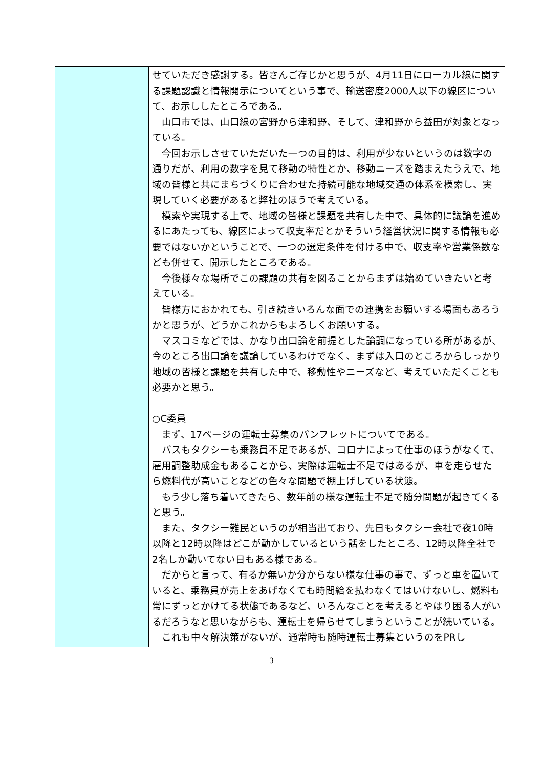| | せていただき感謝する。皆さんご存じかと思うが、4月11日にローカル線に関する課題認識と情報開示についてという事で、輸送密度2000人以下の線区について、お示ししたところである。 山口市では、山口線の宮野から津和野、そして、津和野から益田が対象となっている。 今回お示しさせていただいた一つの目的は、利用が少ないというのは数字の通りだが、利用の数字を見て移動の特性とか、移動ニーズを踏まえたうえで、地域の皆様と共にまちづくりに合わせた持続可能な地域交通の体系を模索し、実現していく必要があると弊社のほうで考えている。 模索や実現する上で、地域の皆様と課題を共有した中で、具体的に議論を進めるにあたっても、線区によって収支率だとかそういう経営状況に関する情報も必要ではないかということで、一つの選定条件を付ける中で、収支率や営業係数なども併せて、開示したところである。 今後様々な場所でこの課題の共有を図ることからまずは始めていきたいと考えている。 皆様方におかれても、引き続きいろんな面での連携をお願いする場面もあろうかと思うが、どうかこれからもよろしくお願いする。 マスコミなどでは、かなり出口論を前提とした論調になっている所があるが、今のところ出口論を議論しているわけでなく、まずは入口のところからしっかり地域の皆様と課題を共有した中で、移動性やニーズなど、考えていただくことも必要かと思う。 ○C委員 まず、17ページの運転士募集のパンフレットについてである。 バスもタクシーも乗務員不足であるが、コロナによって仕事のほうがなくて、雇用調整助成金もあることから、実際は運転士不足ではあるが、車を走らせたら燃料代が高いことなどの色々な問題で棚上げしている状態。 もう少し落ち着いてきたら、数年前の様な運転士不足で随分問題が起きてくると思う。 また、タクシー難民というのが相当出ており、先日もタクシー会社で夜10時以降と12時以降はどこが動かしているという話をしたところ、12時以降全社で2名しか動いてない日もある様である。 だからと言って、有るか無いか分からない様な仕事の事で、ずっと車を置いていると、乗務員が売上をあげなくても時間給を払わなくてはいけないし、燃料も常にずっとかけてる状態であるなど、いろんなことを考えるとやはり困る人がいるだろうなと思いながらも、運転士を帰らせてしまうということが続いている。 これも中々解決策がないが、通常時も随時運転士募集というのをPRし |
3